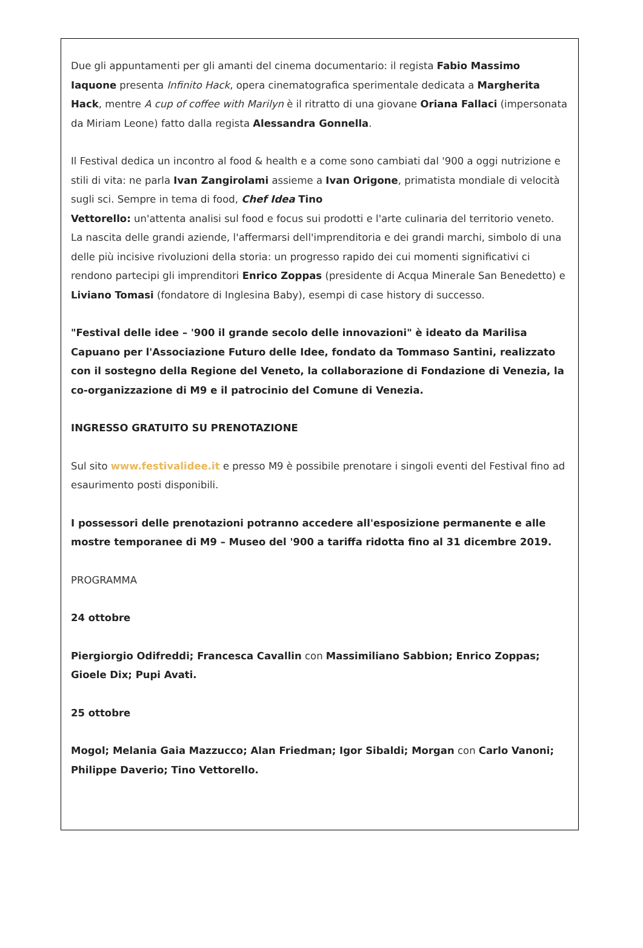Due gli appuntamenti per gli amanti del cinema documentario: il regista Fabio Massimo Iaquone presenta Infinito Hack, opera cinematografica sperimentale dedicata a Margherita Hack, mentre A cup of coffee with Marilyn è il ritratto di una giovane Oriana Fallaci (impersonata da Miriam Leone) fatto dalla regista Alessandra Gonnella.
Il Festival dedica un incontro al food & health e a come sono cambiati dal '900 a oggi nutrizione e stili di vita: ne parla Ivan Zangirolami assieme a Ivan Origone, primatista mondiale di velocità sugli sci. Sempre in tema di food, Chef Idea Tino
Vettorello: un'attenta analisi sul food e focus sui prodotti e l'arte culinaria del territorio veneto.
La nascita delle grandi aziende, l'affermarsi dell'imprenditoria e dei grandi marchi, simbolo di una delle più incisive rivoluzioni della storia: un progresso rapido dei cui momenti significativi ci rendono partecipi gli imprenditori Enrico Zoppas (presidente di Acqua Minerale San Benedetto) e Liviano Tomasi (fondatore di Inglesina Baby), esempi di case history di successo.
"Festival delle idee – '900 il grande secolo delle innovazioni" è ideato da Marilisa Capuano per l'Associazione Futuro delle Idee, fondato da Tommaso Santini, realizzato con il sostegno della Regione del Veneto, la collaborazione di Fondazione di Venezia, la co-organizzazione di M9 e il patrocinio del Comune di Venezia.
INGRESSO GRATUITO SU PRENOTAZIONE
Sul sito www.festivalidee.it e presso M9 è possibile prenotare i singoli eventi del Festival fino ad esaurimento posti disponibili.
I possessori delle prenotazioni potranno accedere all'esposizione permanente e alle mostre temporanee di M9 – Museo del '900 a tariffa ridotta fino al 31 dicembre 2019.
PROGRAMMA
24 ottobre
Piergiorgio Odifreddi; Francesca Cavallin con Massimiliano Sabbion; Enrico Zoppas; Gioele Dix; Pupi Avati.
25 ottobre
Mogol; Melania Gaia Mazzucco; Alan Friedman; Igor Sibaldi; Morgan con Carlo Vanoni; Philippe Daverio; Tino Vettorello.